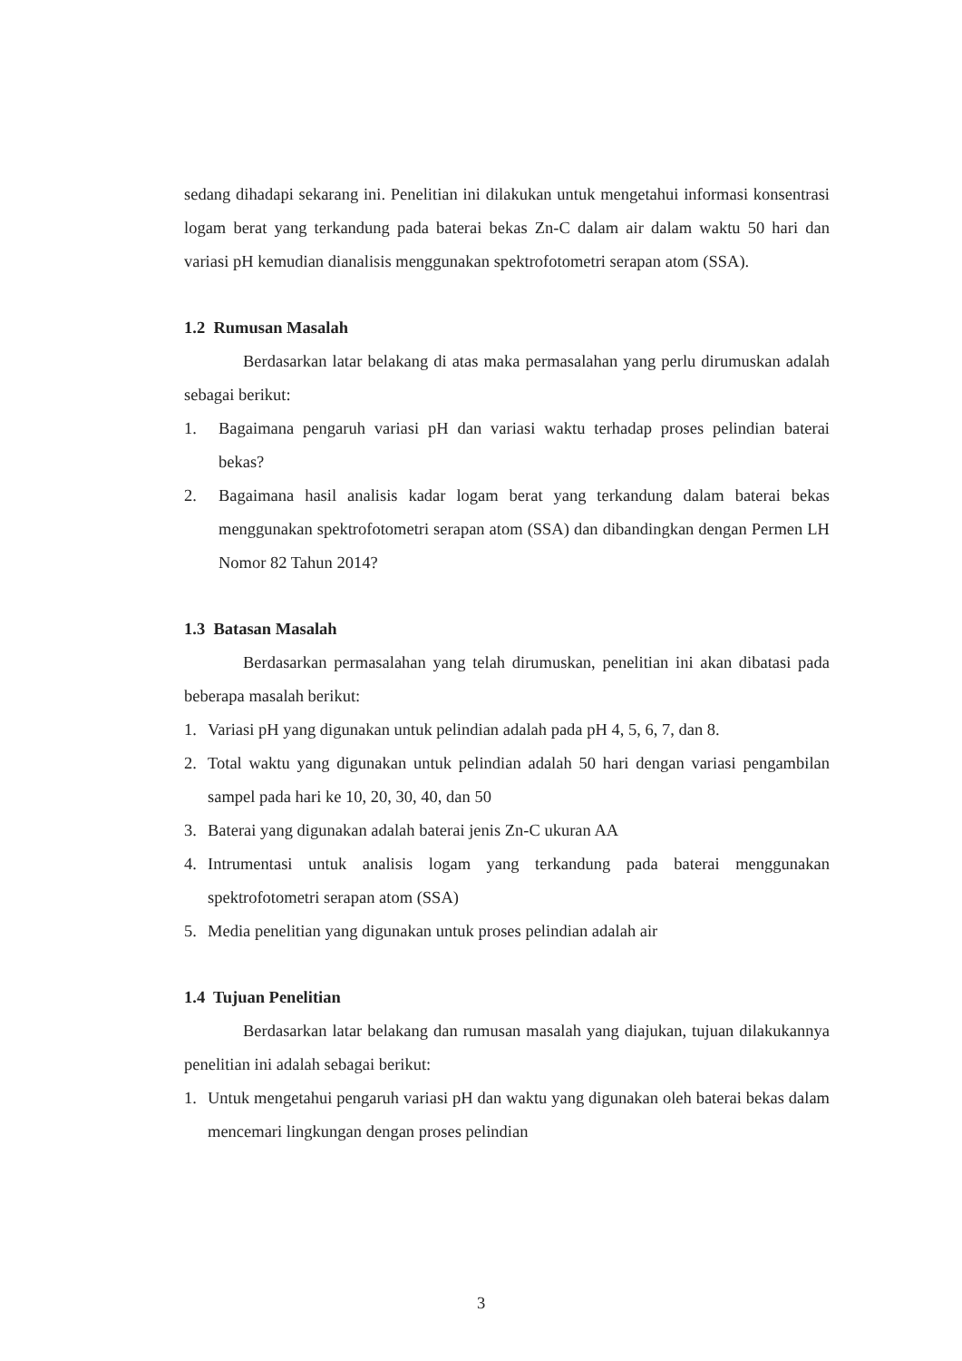sedang dihadapi sekarang ini. Penelitian ini dilakukan untuk mengetahui informasi konsentrasi logam berat yang terkandung pada baterai bekas Zn-C dalam air dalam waktu 50 hari dan variasi pH kemudian dianalisis menggunakan spektrofotometri serapan atom (SSA).
1.2 Rumusan Masalah
Berdasarkan latar belakang di atas maka permasalahan yang perlu dirumuskan adalah sebagai berikut:
1. Bagaimana pengaruh variasi pH dan variasi waktu terhadap proses pelindian baterai bekas?
2. Bagaimana hasil analisis kadar logam berat yang terkandung dalam baterai bekas menggunakan spektrofotometri serapan atom (SSA) dan dibandingkan dengan Permen LH Nomor 82 Tahun 2014?
1.3 Batasan Masalah
Berdasarkan permasalahan yang telah dirumuskan, penelitian ini akan dibatasi pada beberapa masalah berikut:
1. Variasi pH yang digunakan untuk pelindian adalah pada pH 4, 5, 6, 7, dan 8.
2. Total waktu yang digunakan untuk pelindian adalah 50 hari dengan variasi pengambilan sampel pada hari ke 10, 20, 30, 40, dan 50
3. Baterai yang digunakan adalah baterai jenis Zn-C ukuran AA
4. Intrumentasi untuk analisis logam yang terkandung pada baterai menggunakan spektrofotometri serapan atom (SSA)
5. Media penelitian yang digunakan untuk proses pelindian adalah air
1.4 Tujuan Penelitian
Berdasarkan latar belakang dan rumusan masalah yang diajukan, tujuan dilakukannya penelitian ini adalah sebagai berikut:
1. Untuk mengetahui pengaruh variasi pH dan waktu yang digunakan oleh baterai bekas dalam mencemari lingkungan dengan proses pelindian
3